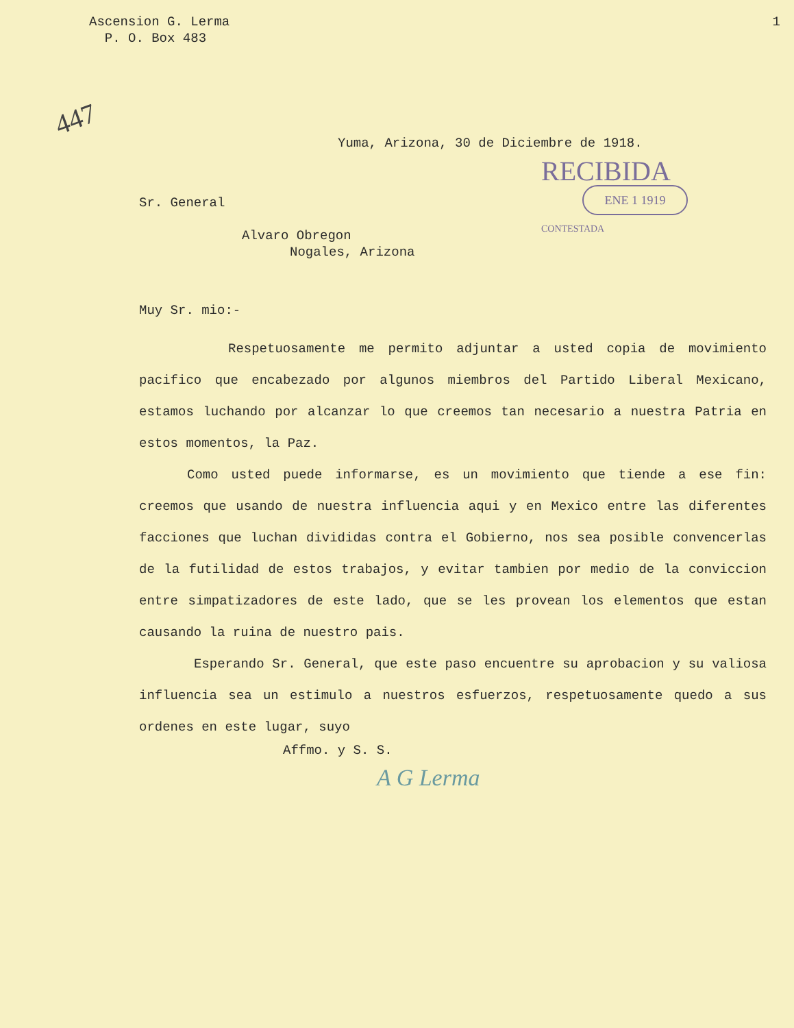447
Ascension G. Lerma
P. O. Box 483
1
Yuma, Arizona, 30 de Diciembre de 1918.
RECIBIDA
ENE 1 1919
CONTESTADA
Sr. General
Alvaro Obregon
Nogales, Arizona
Muy Sr. mio:-
Respetuosamente me permito adjuntar a usted copia de movimiento pacifico que encabezado por algunos miembros del Partido Liberal Mexicano, estamos luchando por alcanzar lo que creemos tan necesario a nuestra Patria en estos momentos, la Paz.
Como usted puede informarse, es un movimiento que tiende a ese fin: creemos que usando de nuestra influencia aqui y en Mexico entre las diferentes facciones que luchan divididas contra el Gobierno, nos sea posible convencerlas de la futilidad de estos trabajos, y evitar tambien por medio de la conviccion entre simpatizadores de este lado, que se les provean los elementos que estan causando la ruina de nuestro pais.
Esperando Sr. General, que este paso encuentre su aprobacion y su valiosa influencia sea un estimulo a nuestros esfuerzos, respetuosamente quedo a sus ordenes en este lugar, suyo
Affmo. y S. S.
A G Lerma